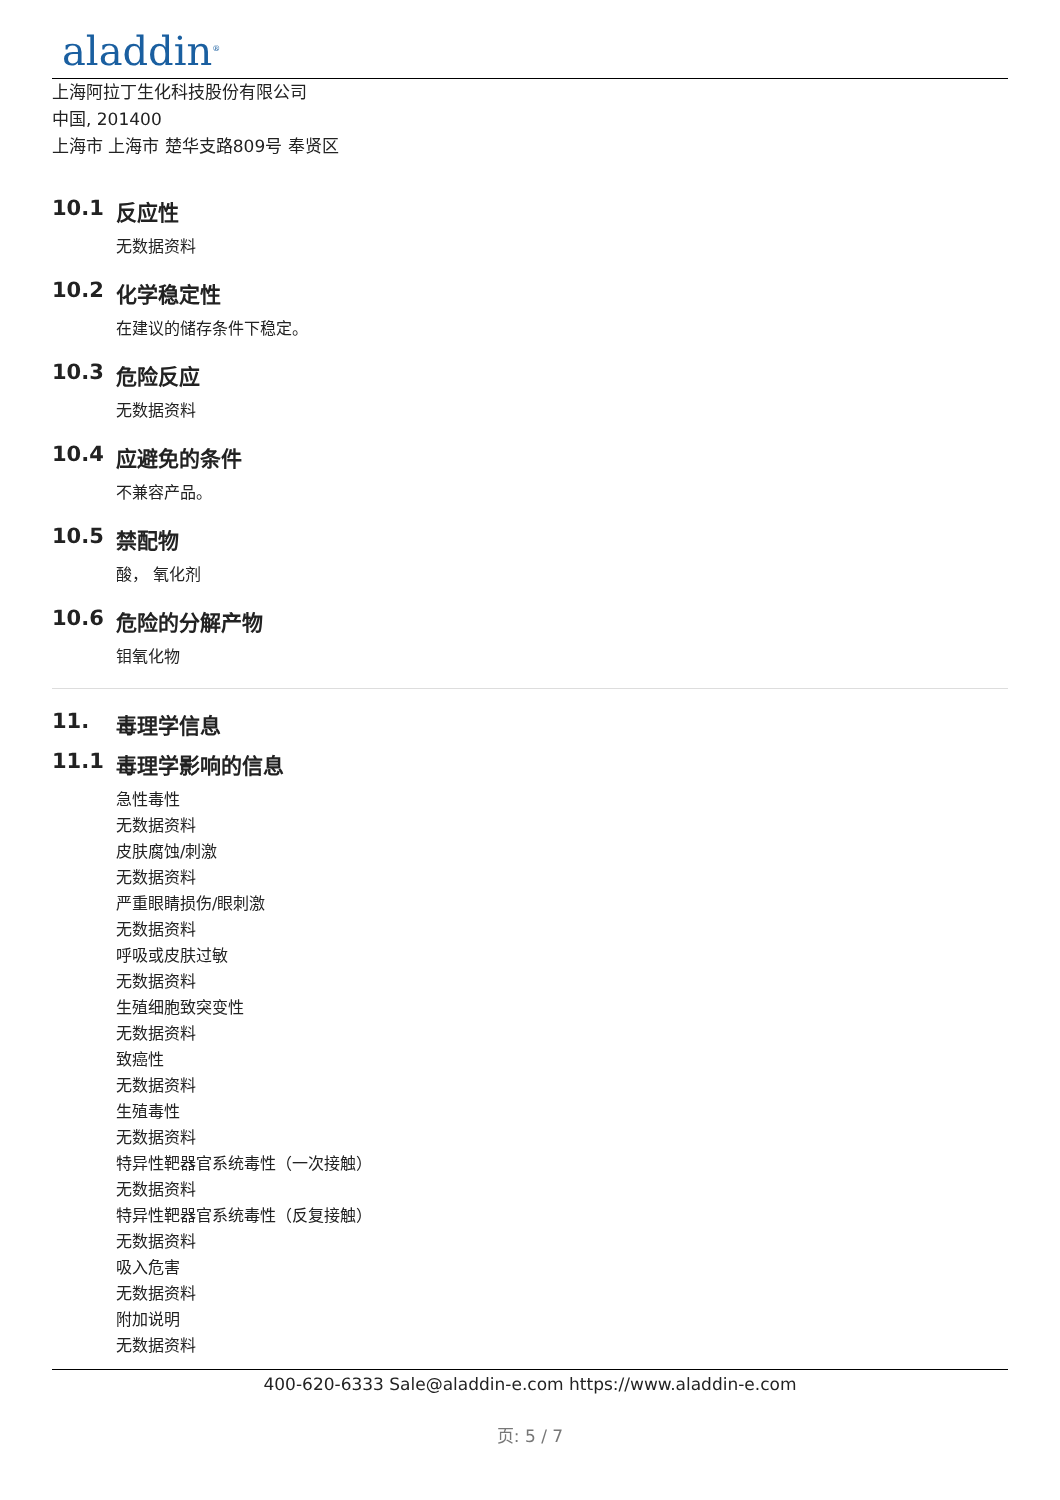aladdin<sup>®</sup>
上海阿拉丁生化科技股份有限公司
中国, 201400
上海市 上海市 楚华支路809号 奉贤区
10.1 反应性
无数据资料
10.2 化学稳定性
在建议的储存条件下稳定。
10.3 危险反应
无数据资料
10.4 应避免的条件
不兼容产品。
10.5 禁配物
酸， 氧化剂
10.6 危险的分解产物
钼氧化物
11. 毒理学信息
11.1 毒理学影响的信息
急性毒性
无数据资料
皮肤腐蚀/刺激
无数据资料
严重眼睛损伤/眼刺激
无数据资料
呼吸或皮肤过敏
无数据资料
生殖细胞致突变性
无数据资料
致癌性
无数据资料
生殖毒性
无数据资料
特异性靶器官系统毒性（一次接触）
无数据资料
特异性靶器官系统毒性（反复接触）
无数据资料
吸入危害
无数据资料
附加说明
无数据资料
400-620-6333 Sale@aladdin-e.com https://www.aladdin-e.com
页: 5 / 7